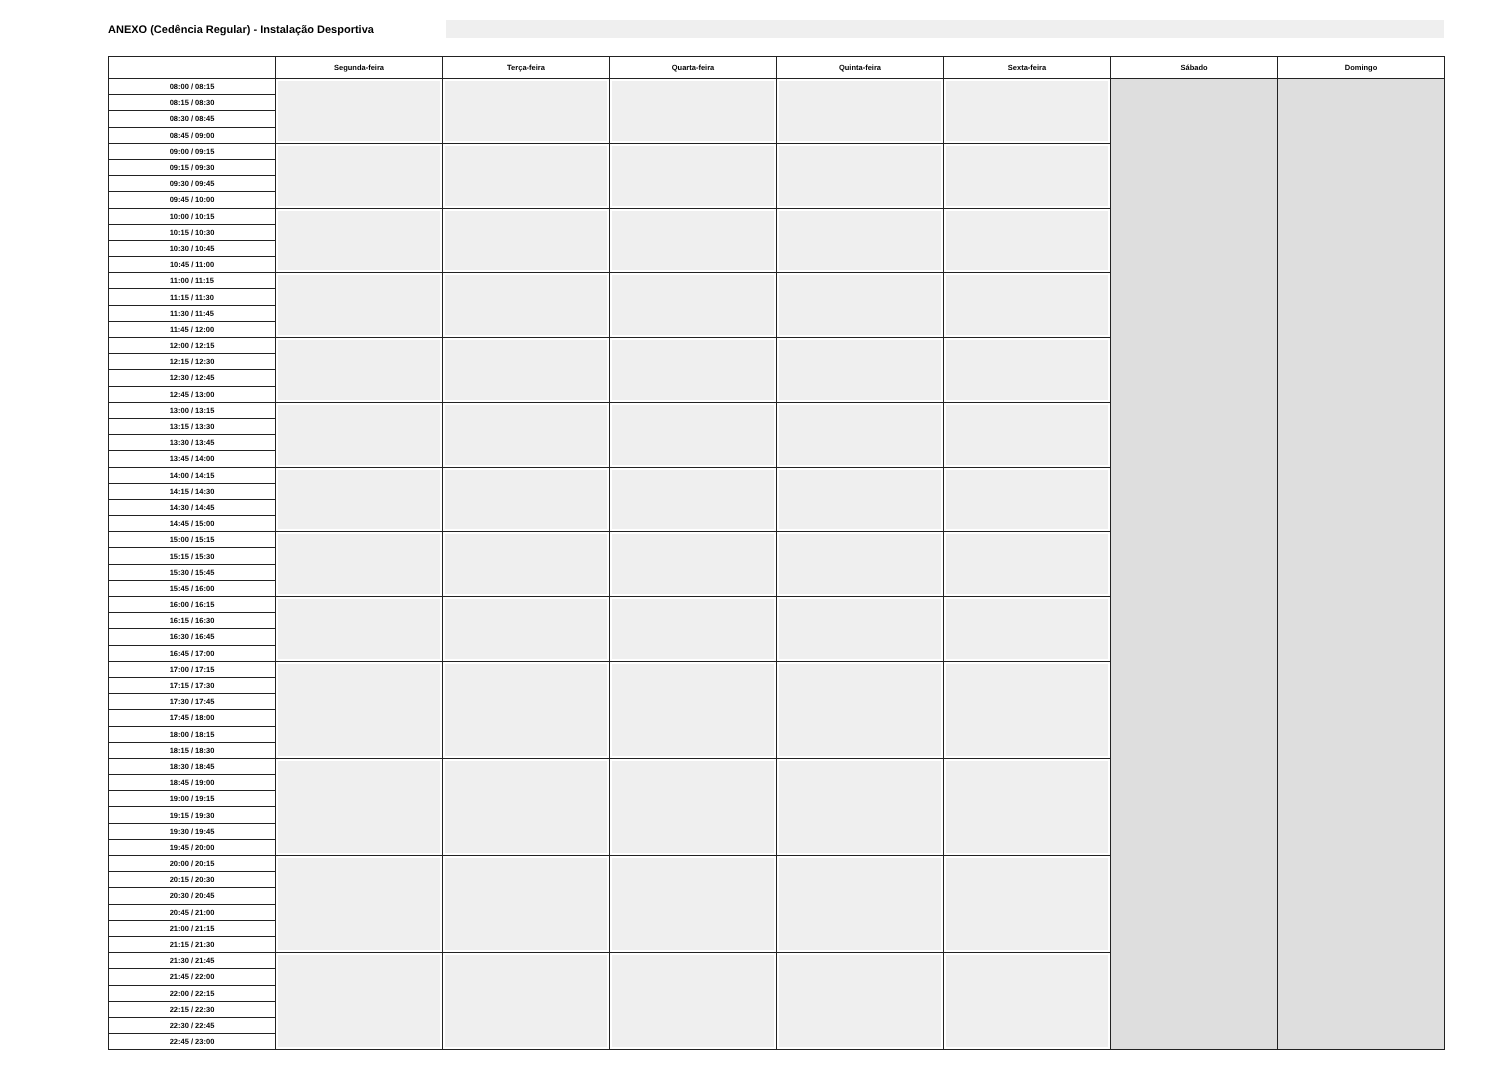ANEXO (Cedência Regular) - Instalação Desportiva
| | Segunda-feira | Terça-feira | Quarta-feira | Quinta-feira | Sexta-feira | Sábado | Domingo |
| --- | --- | --- | --- | --- | --- | --- | --- |
| 08:00 / 08:15 | | | | | | | |
| 08:15 / 08:30 | | | | | | | |
| 08:30 / 08:45 | | | | | | | |
| 08:45 / 09:00 | | | | | | | |
| 09:00 / 09:15 | | | | | | | |
| 09:15 / 09:30 | | | | | | | |
| 09:30 / 09:45 | | | | | | | |
| 09:45 / 10:00 | | | | | | | |
| 10:00 / 10:15 | | | | | | | |
| 10:15 / 10:30 | | | | | | | |
| 10:30 / 10:45 | | | | | | | |
| 10:45 / 11:00 | | | | | | | |
| 11:00 / 11:15 | | | | | | | |
| 11:15 / 11:30 | | | | | | | |
| 11:30 / 11:45 | | | | | | | |
| 11:45 / 12:00 | | | | | | | |
| 12:00 / 12:15 | | | | | | | |
| 12:15 / 12:30 | | | | | | | |
| 12:30 / 12:45 | | | | | | | |
| 12:45 / 13:00 | | | | | | | |
| 13:00 / 13:15 | | | | | | | |
| 13:15 / 13:30 | | | | | | | |
| 13:30 / 13:45 | | | | | | | |
| 13:45 / 14:00 | | | | | | | |
| 14:00 / 14:15 | | | | | | | |
| 14:15 / 14:30 | | | | | | | |
| 14:30 / 14:45 | | | | | | | |
| 14:45 / 15:00 | | | | | | | |
| 15:00 / 15:15 | | | | | | | |
| 15:15 / 15:30 | | | | | | | |
| 15:30 / 15:45 | | | | | | | |
| 15:45 / 16:00 | | | | | | | |
| 16:00 / 16:15 | | | | | | | |
| 16:15 / 16:30 | | | | | | | |
| 16:30 / 16:45 | | | | | | | |
| 16:45 / 17:00 | | | | | | | |
| 17:00 / 17:15 | | | | | | | |
| 17:15 / 17:30 | | | | | | | |
| 17:30 / 17:45 | | | | | | | |
| 17:45 / 18:00 | | | | | | | |
| 18:00 / 18:15 | | | | | | | |
| 18:15 / 18:30 | | | | | | | |
| 18:30 / 18:45 | | | | | | | |
| 18:45 / 19:00 | | | | | | | |
| 19:00 / 19:15 | | | | | | | |
| 19:15 / 19:30 | | | | | | | |
| 19:30 / 19:45 | | | | | | | |
| 19:45 / 20:00 | | | | | | | |
| 20:00 / 20:15 | | | | | | | |
| 20:15 / 20:30 | | | | | | | |
| 20:30 / 20:45 | | | | | | | |
| 20:45 / 21:00 | | | | | | | |
| 21:00 / 21:15 | | | | | | | |
| 21:15 / 21:30 | | | | | | | |
| 21:30 / 21:45 | | | | | | | |
| 21:45 / 22:00 | | | | | | | |
| 22:00 / 22:15 | | | | | | | |
| 22:15 / 22:30 | | | | | | | |
| 22:30 / 22:45 | | | | | | | |
| 22:45 / 23:00 | | | | | | | |